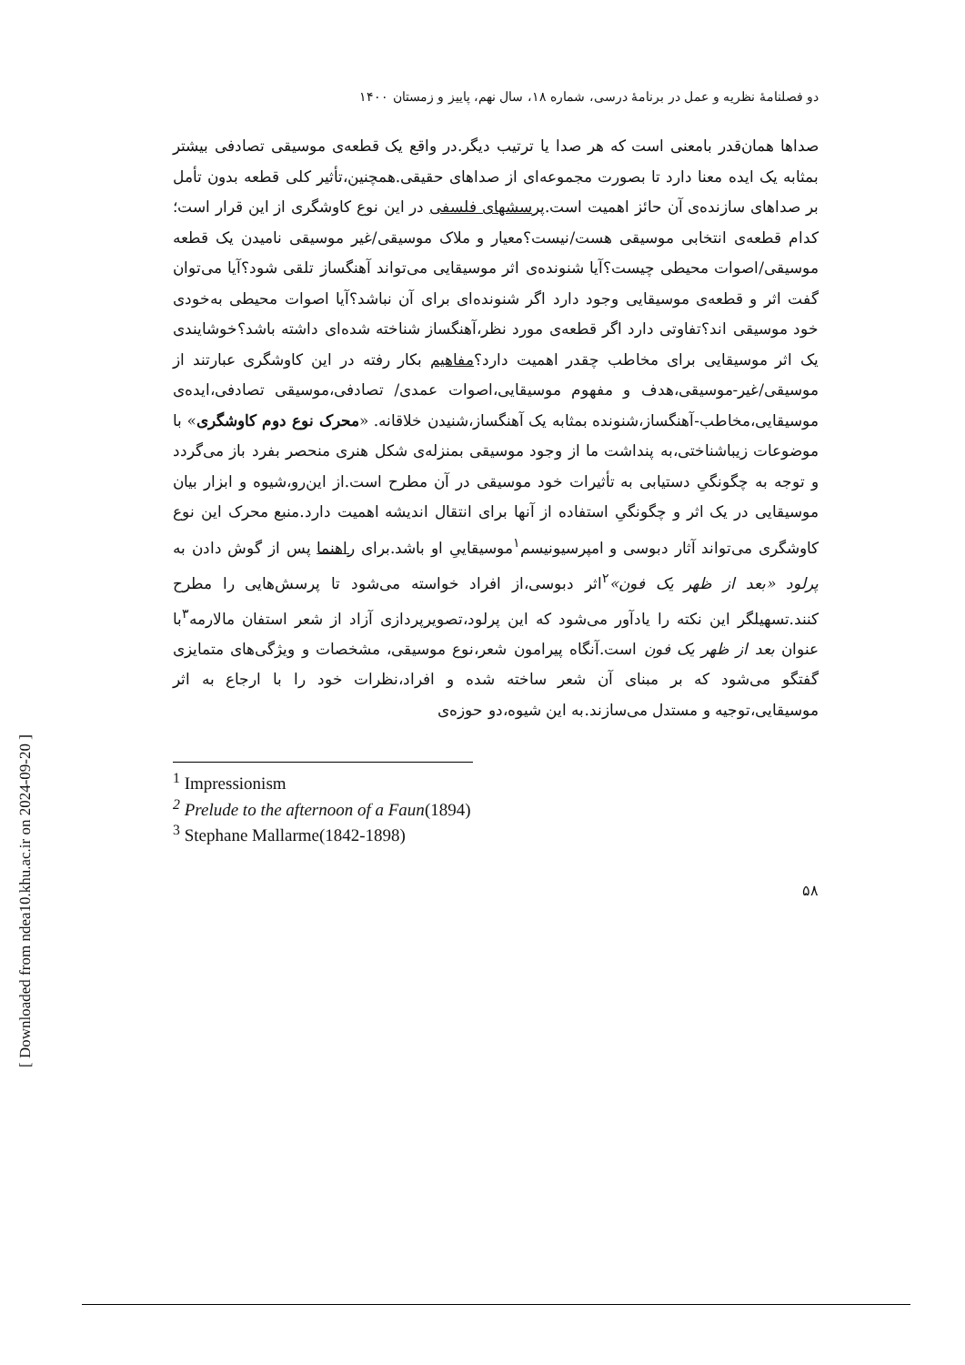[ Downloaded from ndea10.khu.ac.ir on 2024-09-20 ]
دو فصلنامۀ نظریه و عمل در برنامۀ درسی، شماره ۱۸، سال نهم، پاییز و زمستان ۱۴۰۰
صداها همان‌قدر بامعنی است که هر صدا یا ترتیب دیگر.در واقع یک قطعه‌ی موسیقی تصادفی بیشتر بمثابه یک ایده معنا دارد تا بصورت مجموعه‌ای از صداهای حقیقی.همچنین،تأثیر کلی قطعه بدون تأمل بر صداهای سازنده‌ی آن حائز اهمیت است.پرسشهای فلسفی در این نوع کاوشگری از این قرار است؛کدام قطعه‌ی انتخابی موسیقی هست/نیست؟معیار و ملاک موسیقی/غیر موسیقی نامیدن یک قطعه موسیقی/اصوات محیطی چیست؟آیا شنونده‌ی اثر موسیقایی می‌تواند آهنگساز تلقی شود؟آیا می‌توان گفت اثر و قطعه‌ی موسیقایی وجود دارد اگر شنونده‌ای برای آن نباشد؟آیا اصوات محیطی به‌خودی خود موسیقی اند؟تفاوتی دارد اگر قطعه‌ی مورد نظر،آهنگساز شناخته شده‌ای داشته باشد؟خوشایندی یک اثر موسیقایی برای مخاطب چقدر اهمیت دارد؟مفاهیم بکار رفته در این کاوشگری عبارتند از موسیقی/غیر-موسیقی،هدف و مفهوم موسیقایی،اصوات عمدی/ تصادفی،موسیقی تصادفی،ایده‌ی موسیقایی،مخاطب-آهنگساز،شنونده بمثابه یک آهنگساز،شنیدن خلاقانه. «محرک نوع دوم کاوشگری» با موضوعات زیباشناختی،به پنداشت ما از وجود موسیقی بمنزله‌ی شکل هنری منحصر بفرد باز می‌گردد و توجه به چگونگیِ دستیابی به تأثیرات خود موسیقی در آن مطرح است.از این‌رو،شیوه و ابزار بیان موسیقایی در یک اثر و چگونگیِ استفاده از آنها برای انتقال اندیشه اهمیت دارد.منبع محرک این نوع کاوشگری می‌تواند آثار دبوسی و امپرسیونیسم<sup>۱</sup>موسیقاییِ او باشد.برای راهنما پس از گوش دادن به پرلود «بعد از ظهر یک فون»<sup>۲</sup>اثر دبوسی،از افراد خواسته می‌شود تا پرسش‌هایی را مطرح کنند.تسهیلگر این نکته را یادآور می‌شود که این پرلود،تصویرپردازی آزاد از شعر استفان مالارمه<sup>۳</sup>با عنوان بعد از ظهر یک فون است.آنگاه پیرامون شعر،نوع موسیقی، مشخصات و ویژگی‌های متمایزی گفتگو می‌شود که بر مبنای آن شعر ساخته شده و افراد،نظرات خود را با ارجاع به اثر موسیقایی،توجیه و مستدل می‌سازند.به این شیوه،دو حوزه‌ی
<sup>1</sup> Impressionism
<sup>2</sup> Prelude to the afternoon of a Faun(1894)
<sup>3</sup> Stephane Mallarme(1842-1898)
۵۸